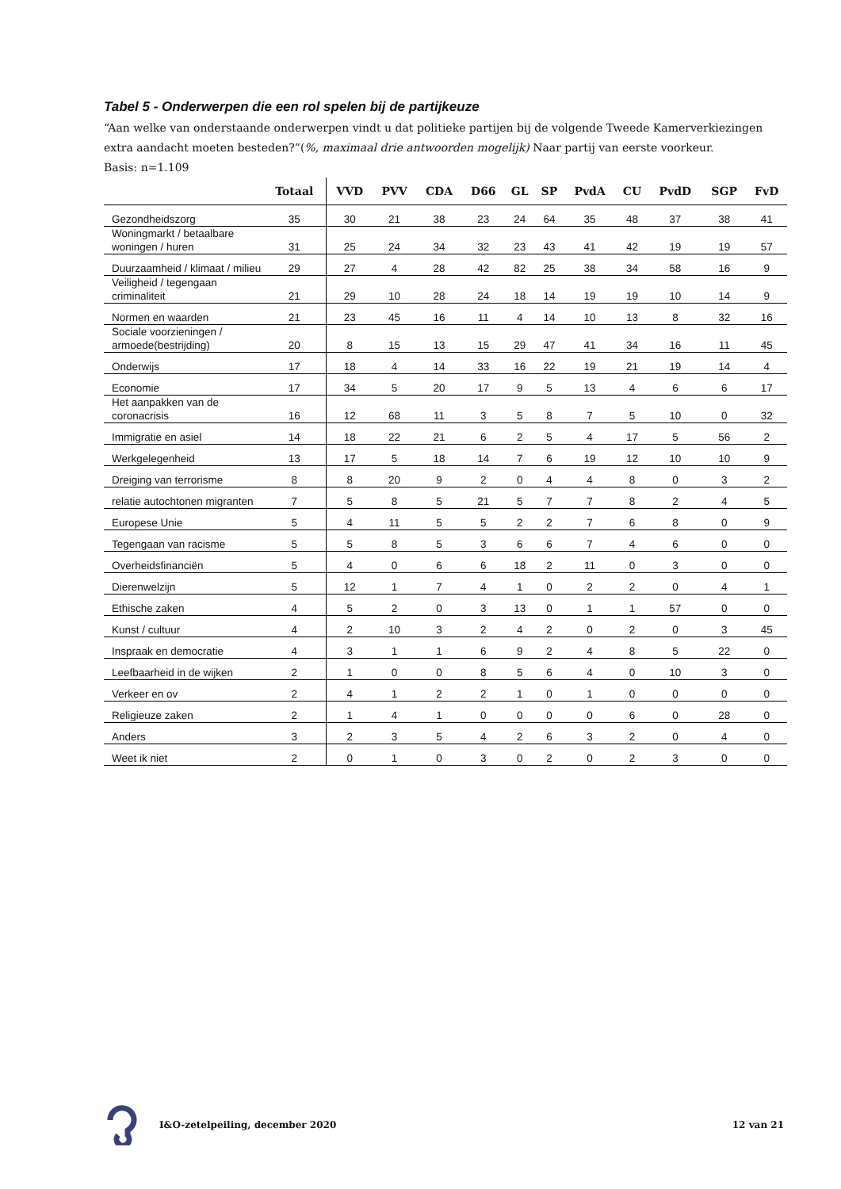Tabel 5 - Onderwerpen die een rol spelen bij de partijkeuze
“Aan welke van onderstaande onderwerpen vindt u dat politieke partijen bij de volgende Tweede Kamerverkiezingen extra aandacht moeten besteden?”(%, maximaal drie antwoorden mogelijk) Naar partij van eerste voorkeur.
Basis: n=1.109
| | Totaal | VVD | PVV | CDA | D66 | GL | SP | PvdA | CU | PvdD | SGP | FvD |
| --- | --- | --- | --- | --- | --- | --- | --- | --- | --- | --- | --- | --- |
| Gezondheidszorg | 35 | 30 | 21 | 38 | 23 | 24 | 64 | 35 | 48 | 37 | 38 | 41 |
| Woningmarkt / betaalbare woningen / huren | 31 | 25 | 24 | 34 | 32 | 23 | 43 | 41 | 42 | 19 | 19 | 57 |
| Duurzaamheid / klimaat / milieu | 29 | 27 | 4 | 28 | 42 | 82 | 25 | 38 | 34 | 58 | 16 | 9 |
| Veiligheid / tegengaan criminaliteit | 21 | 29 | 10 | 28 | 24 | 18 | 14 | 19 | 19 | 10 | 14 | 9 |
| Normen en waarden | 21 | 23 | 45 | 16 | 11 | 4 | 14 | 10 | 13 | 8 | 32 | 16 |
| Sociale voorzieningen / armoede(bestrijding) | 20 | 8 | 15 | 13 | 15 | 29 | 47 | 41 | 34 | 16 | 11 | 45 |
| Onderwijs | 17 | 18 | 4 | 14 | 33 | 16 | 22 | 19 | 21 | 19 | 14 | 4 |
| Economie | 17 | 34 | 5 | 20 | 17 | 9 | 5 | 13 | 4 | 6 | 6 | 17 |
| Het aanpakken van de coronacrisis | 16 | 12 | 68 | 11 | 3 | 5 | 8 | 7 | 5 | 10 | 0 | 32 |
| Immigratie en asiel | 14 | 18 | 22 | 21 | 6 | 2 | 5 | 4 | 17 | 5 | 56 | 2 |
| Werkgelegenheid | 13 | 17 | 5 | 18 | 14 | 7 | 6 | 19 | 12 | 10 | 10 | 9 |
| Dreiging van terrorisme | 8 | 8 | 20 | 9 | 2 | 0 | 4 | 4 | 8 | 0 | 3 | 2 |
| relatie autochtonen migranten | 7 | 5 | 8 | 5 | 21 | 5 | 7 | 7 | 8 | 2 | 4 | 5 |
| Europese Unie | 5 | 4 | 11 | 5 | 5 | 2 | 2 | 7 | 6 | 8 | 0 | 9 |
| Tegengaan van racisme | 5 | 5 | 8 | 5 | 3 | 6 | 6 | 7 | 4 | 6 | 0 | 0 |
| Overheidsfinanciën | 5 | 4 | 0 | 6 | 6 | 18 | 2 | 11 | 0 | 3 | 0 | 0 |
| Dierenwelzijn | 5 | 12 | 1 | 7 | 4 | 1 | 0 | 2 | 2 | 0 | 4 | 1 |
| Ethische zaken | 4 | 5 | 2 | 0 | 3 | 13 | 0 | 1 | 1 | 57 | 0 | 0 |
| Kunst / cultuur | 4 | 2 | 10 | 3 | 2 | 4 | 2 | 0 | 2 | 0 | 3 | 45 |
| Inspraak en democratie | 4 | 3 | 1 | 1 | 6 | 9 | 2 | 4 | 8 | 5 | 22 | 0 |
| Leefbaarheid in de wijken | 2 | 1 | 0 | 0 | 8 | 5 | 6 | 4 | 0 | 10 | 3 | 0 |
| Verkeer en ov | 2 | 4 | 1 | 2 | 2 | 1 | 0 | 1 | 0 | 0 | 0 | 0 |
| Religieuze zaken | 2 | 1 | 4 | 1 | 0 | 0 | 0 | 0 | 6 | 0 | 28 | 0 |
| Anders | 3 | 2 | 3 | 5 | 4 | 2 | 6 | 3 | 2 | 0 | 4 | 0 |
| Weet ik niet | 2 | 0 | 1 | 0 | 3 | 0 | 2 | 0 | 2 | 3 | 0 | 0 |
I&O-zetelpeiling, december 2020 12 van 21